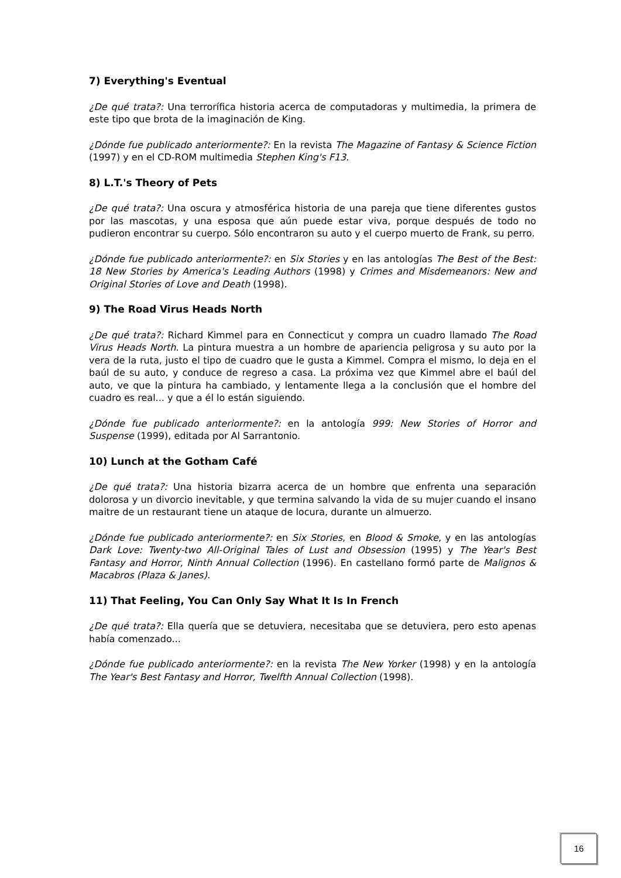7) Everything's Eventual
¿De qué trata?: Una terrorífica historia acerca de computadoras y multimedia, la primera de este tipo que brota de la imaginación de King.
¿Dónde fue publicado anteriormente?: En la revista The Magazine of Fantasy & Science Fiction (1997) y en el CD-ROM multimedia Stephen King's F13.
8) L.T.'s Theory of Pets
¿De qué trata?: Una oscura y atmosférica historia de una pareja que tiene diferentes gustos por las mascotas, y una esposa que aún puede estar viva, porque después de todo no pudieron encontrar su cuerpo. Sólo encontraron su auto y el cuerpo muerto de Frank, su perro.
¿Dónde fue publicado anteriormente?: en Six Stories y en las antologías The Best of the Best: 18 New Stories by America's Leading Authors (1998) y Crimes and Misdemeanors: New and Original Stories of Love and Death (1998).
9) The Road Virus Heads North
¿De qué trata?: Richard Kimmel para en Connecticut y compra un cuadro llamado The Road Virus Heads North. La pintura muestra a un hombre de apariencia peligrosa y su auto por la vera de la ruta, justo el tipo de cuadro que le gusta a Kimmel. Compra el mismo, lo deja en el baúl de su auto, y conduce de regreso a casa. La próxima vez que Kimmel abre el baúl del auto, ve que la pintura ha cambiado, y lentamente llega a la conclusión que el hombre del cuadro es real... y que a él lo están siguiendo.
¿Dónde fue publicado anteriormente?: en la antología 999: New Stories of Horror and Suspense (1999), editada por Al Sarrantonio.
10) Lunch at the Gotham Café
¿De qué trata?: Una historia bizarra acerca de un hombre que enfrenta una separación dolorosa y un divorcio inevitable, y que termina salvando la vida de su mujer cuando el insano maitre de un restaurant tiene un ataque de locura, durante un almuerzo.
¿Dónde fue publicado anteriormente?: en Six Stories, en Blood & Smoke, y en las antologías Dark Love: Twenty-two All-Original Tales of Lust and Obsession (1995) y The Year's Best Fantasy and Horror, Ninth Annual Collection (1996). En castellano formó parte de Malignos & Macabros (Plaza & Janes).
11) That Feeling, You Can Only Say What It Is In French
¿De qué trata?: Ella quería que se detuviera, necesitaba que se detuviera, pero esto apenas había comenzado...
¿Dónde fue publicado anteriormente?: en la revista The New Yorker (1998) y en la antología The Year's Best Fantasy and Horror, Twelfth Annual Collection (1998).
16